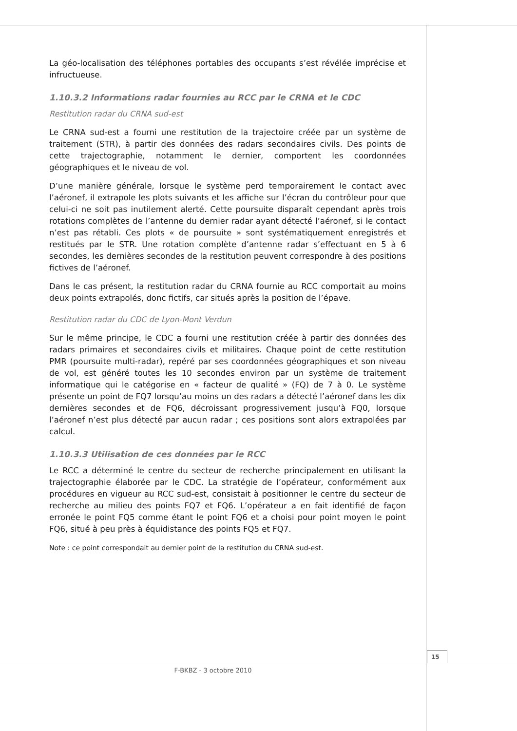La géo-localisation des téléphones portables des occupants s’est révélée imprécise et infructueuse.
1.10.3.2 Informations radar fournies au RCC par le CRNA et le CDC
Restitution radar du CRNA sud-est
Le CRNA sud-est a fourni une restitution de la trajectoire créée par un système de traitement (STR), à partir des données des radars secondaires civils. Des points de cette trajectographie, notamment le dernier, comportent les coordonnées géographiques et le niveau de vol.
D’une manière générale, lorsque le système perd temporairement le contact avec l’aéronef, il extrapole les plots suivants et les affiche sur l’écran du contrôleur pour que celui-ci ne soit pas inutilement alerté. Cette poursuite disparaît cependant après trois rotations complètes de l’antenne du dernier radar ayant détecté l’aéronef, si le contact n’est pas rétabli. Ces plots « de poursuite » sont systématiquement enregistrés et restitués par le STR. Une rotation complète d’antenne radar s’effectuant en 5 à 6 secondes, les dernières secondes de la restitution peuvent correspondre à des positions fictives de l’aéronef.
Dans le cas présent, la restitution radar du CRNA fournie au RCC comportait au moins deux points extrapolés, donc fictifs, car situés après la position de l’épave.
Restitution radar du CDC de Lyon-Mont Verdun
Sur le même principe, le CDC a fourni une restitution créée à partir des données des radars primaires et secondaires civils et militaires. Chaque point de cette restitution PMR (poursuite multi-radar), repéré par ses coordonnées géographiques et son niveau de vol, est généré toutes les 10 secondes environ par un système de traitement informatique qui le catégorise en « facteur de qualité » (FQ) de 7 à 0. Le système présente un point de FQ7 lorsqu’au moins un des radars a détecté l’aéronef dans les dix dernières secondes et de FQ6, décroissant progressivement jusqu’à FQ0, lorsque l’aéronef n’est plus détecté par aucun radar ; ces positions sont alors extrapolées par calcul.
1.10.3.3 Utilisation de ces données par le RCC
Le RCC a déterminé le centre du secteur de recherche principalement en utilisant la trajectographie élaborée par le CDC. La stratégie de l’opérateur, conformément aux procédures en vigueur au RCC sud-est, consistait à positionner le centre du secteur de recherche au milieu des points FQ7 et FQ6. L’opérateur a en fait identifié de façon erronée le point FQ5 comme étant le point FQ6 et a choisi pour point moyen le point FQ6, situé à peu près à équidistance des points FQ5 et FQ7.
Note : ce point correspondait au dernier point de la restitution du CRNA sud-est.
15
F-BKBZ - 3 octobre 2010